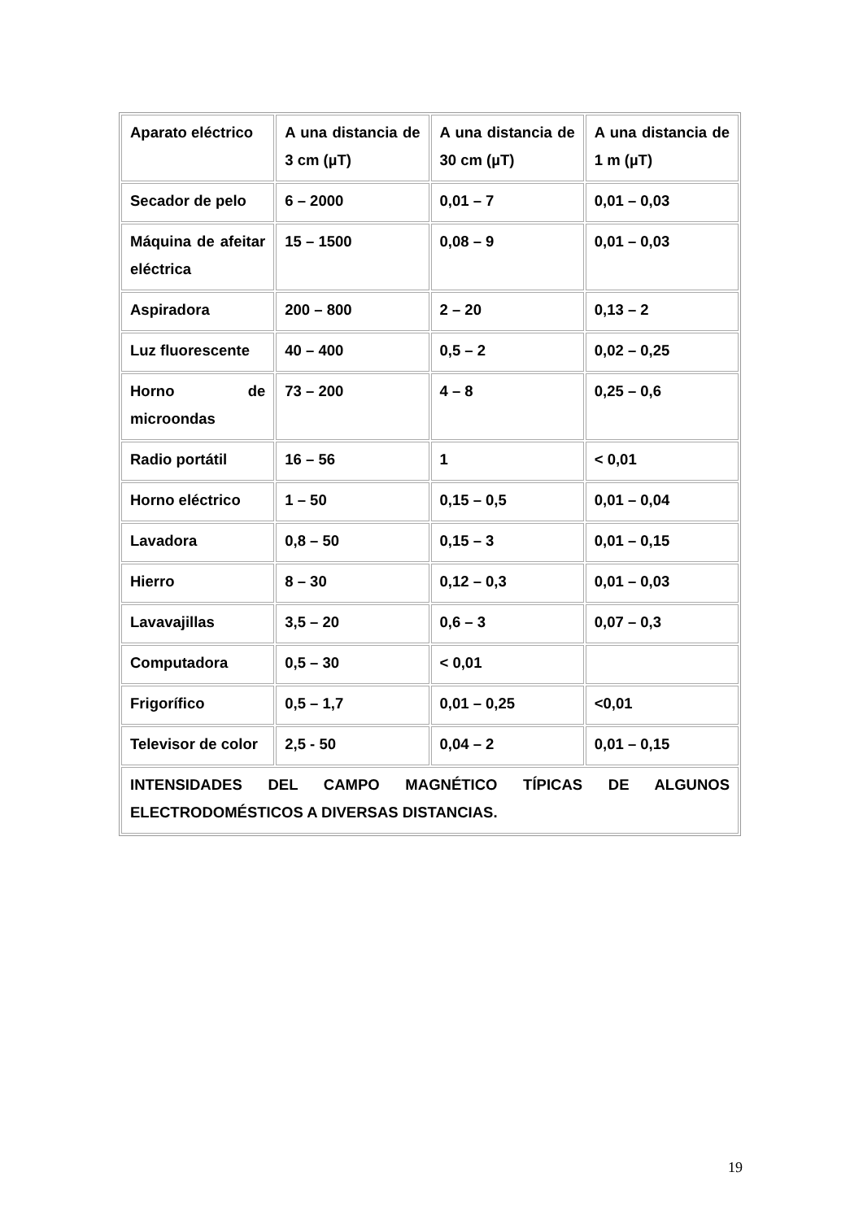| Aparato eléctrico | A una distancia de 3 cm (µT) | A una distancia de 30 cm (µT) | A una distancia de 1 m (µT) |
| Secador de pelo | 6 – 2000 | 0,01 – 7 | 0,01 – 0,03 |
| Máquina de afeitar eléctrica | 15 – 1500 | 0,08 – 9 | 0,01 – 0,03 |
| Aspiradora | 200 – 800 | 2 – 20 | 0,13 – 2 |
| Luz fluorescente | 40 – 400 | 0,5 – 2 | 0,02 – 0,25 |
| Horno de microondas | 73 – 200 | 4 – 8 | 0,25 – 0,6 |
| Radio portátil | 16 – 56 | 1 | < 0,01 |
| Horno eléctrico | 1 – 50 | 0,15 – 0,5 | 0,01 – 0,04 |
| Lavadora | 0,8 – 50 | 0,15 – 3 | 0,01 – 0,15 |
| Hierro | 8 – 30 | 0,12 – 0,3 | 0,01 – 0,03 |
| Lavavajillas | 3,5 – 20 | 0,6 – 3 | 0,07 – 0,3 |
| Computadora | 0,5 – 30 | < 0,01 | |
| Frigorífico | 0,5 – 1,7 | 0,01 – 0,25 | <0,01 |
| Televisor de color | 2,5 - 50 | 0,04 – 2 | 0,01 – 0,15 |
| INTENSIDADES DEL CAMPO MAGNÉTICO TÍPICAS DE ALGUNOS ELECTRODOMÉSTICOS A DIVERSAS DISTANCIAS. | | | |
19